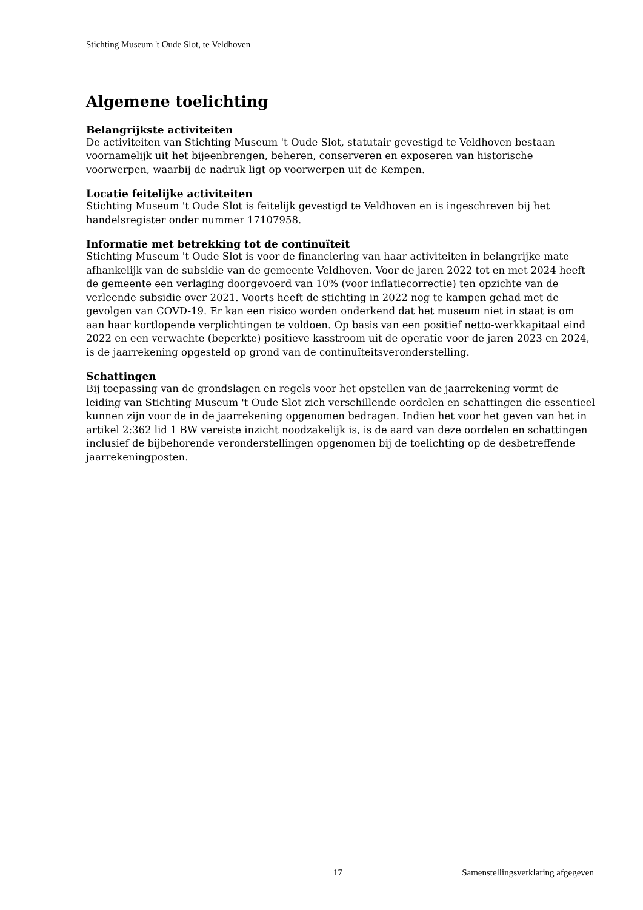Stichting Museum 't Oude Slot, te Veldhoven
Algemene toelichting
Belangrijkste activiteiten
De activiteiten van Stichting Museum 't Oude Slot, statutair gevestigd te Veldhoven bestaan voornamelijk uit het bijeenbrengen, beheren, conserveren en exposeren van historische voorwerpen, waarbij de nadruk ligt op voorwerpen uit de Kempen.
Locatie feitelijke activiteiten
Stichting Museum 't Oude Slot is feitelijk gevestigd te Veldhoven en is ingeschreven bij het handelsregister onder nummer 17107958.
Informatie met betrekking tot de continuïteit
Stichting Museum 't Oude Slot is voor de financiering van haar activiteiten in belangrijke mate afhankelijk van de subsidie van de gemeente Veldhoven. Voor de jaren 2022 tot en met 2024 heeft de gemeente een verlaging doorgevoerd van 10% (voor inflatiecorrectie) ten opzichte van de verleende subsidie over 2021. Voorts heeft de stichting in 2022 nog te kampen gehad met de gevolgen van COVD-19. Er kan een risico worden onderkend dat het museum niet in staat is om aan haar kortlopende verplichtingen te voldoen. Op basis van een positief netto-werkkapitaal eind 2022 en een verwachte (beperkte) positieve kasstroom uit de operatie voor de jaren 2023 en 2024, is de jaarrekening opgesteld op grond van de continuïteitsveronderstelling.
Schattingen
Bij toepassing van de grondslagen en regels voor het opstellen van de jaarrekening vormt de leiding van Stichting Museum 't Oude Slot zich verschillende oordelen en schattingen die essentieel kunnen zijn voor de in de jaarrekening opgenomen bedragen. Indien het voor het geven van het in artikel 2:362 lid 1 BW vereiste inzicht noodzakelijk is, is de aard van deze oordelen en schattingen inclusief de bijbehorende veronderstellingen opgenomen bij de toelichting op de desbetreffende jaarrekeningposten.
17 Samenstellingsverklaring afgegeven